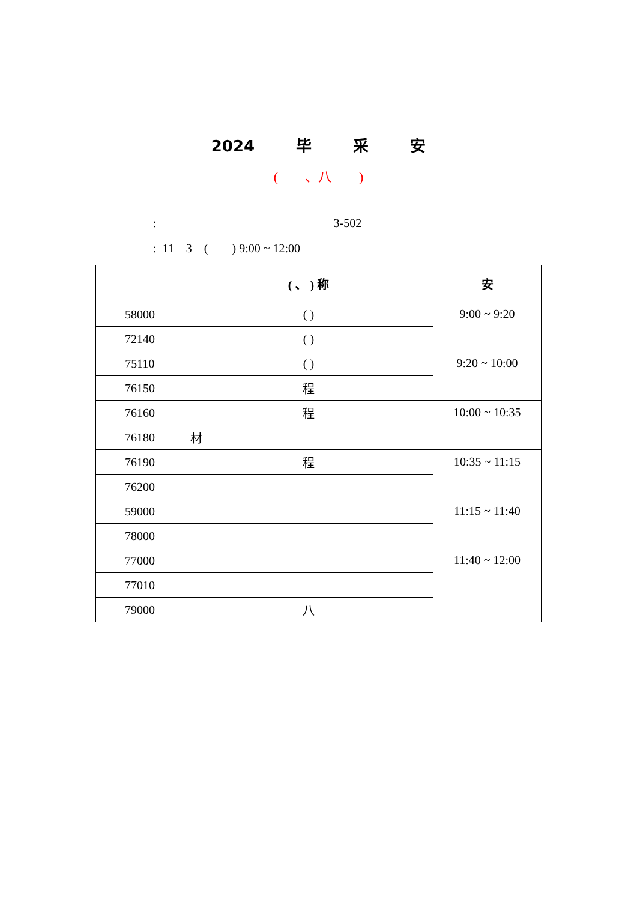2024 毕 采 安
( 、八 )
: 3-502
: 11 3 ( ) 9:00 ~ 12:00
| | ( 、 ) 称 | 安 |
| --- | --- | --- |
| 58000 | ( ) | 9:00 ~ 9:20 |
| 72140 | ( ) | |
| 75110 | ( ) | 9:20 ~ 10:00 |
| 76150 | 程 | |
| 76160 | 程 | 10:00 ~ 10:35 |
| 76180 | 材 | |
| 76190 | 程 | 10:35 ~ 11:15 |
| 76200 | | |
| 59000 | | 11:15 ~ 11:40 |
| 78000 | | |
| 77000 | | 11:40 ~ 12:00 |
| 77010 | | |
| 79000 | 八 | |